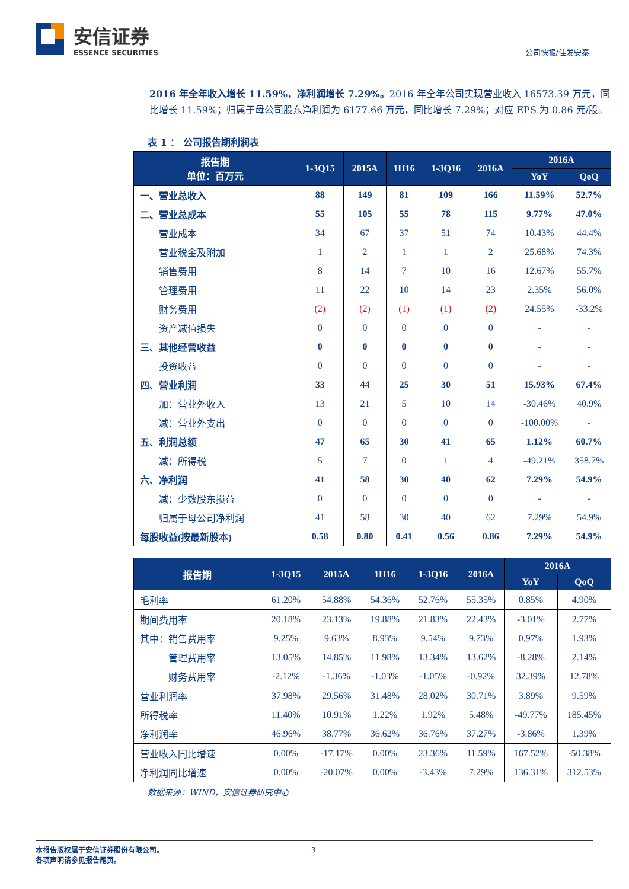安信证券
ESSENCE SECURITIES
公司快报/佳发安泰
2016 年全年收入增长 11.59%，净利润增长 7.29%。2016 年全年公司实现营业收入 16573.39 万元，同比增长 11.59%；归属于母公司股东净利润为 6177.66 万元，同比增长 7.29%；对应 EPS 为 0.86 元/股。
表 1 ： 公司报告期利润表
| 报告期 单位：百万元 | 1-3Q15 | 2015A | 1H16 | 1-3Q16 | 2016A | 2016A | |
| --- | --- | --- | --- | --- | --- | --- | --- |
| | | | | | | YoY | QoQ |
| 一、营业总收入 | 88 | 149 | 81 | 109 | 166 | 11.59% | 52.7% |
| 二、营业总成本 | 55 | 105 | 55 | 78 | 115 | 9.77% | 47.0% |
| 营业成本 | 34 | 67 | 37 | 51 | 74 | 10.43% | 44.4% |
| 营业税金及附加 | 1 | 2 | 1 | 1 | 2 | 25.68% | 74.3% |
| 销售费用 | 8 | 14 | 7 | 10 | 16 | 12.67% | 55.7% |
| 管理费用 | 11 | 22 | 10 | 14 | 23 | 2.35% | 56.0% |
| 财务费用 | (2) | (2) | (1) | (1) | (2) | 24.55% | -33.2% |
| 资产减值损失 | 0 | 0 | 0 | 0 | 0 | - | - |
| 三、其他经营收益 | 0 | 0 | 0 | 0 | 0 | - | - |
| 投资收益 | 0 | 0 | 0 | 0 | 0 | - | - |
| 四、营业利润 | 33 | 44 | 25 | 30 | 51 | 15.93% | 67.4% |
| 加：营业外收入 | 13 | 21 | 5 | 10 | 14 | -30.46% | 40.9% |
| 减：营业外支出 | 0 | 0 | 0 | 0 | 0 | -100.00% | - |
| 五、利润总额 | 47 | 65 | 30 | 41 | 65 | 1.12% | 60.7% |
| 减：所得税 | 5 | 7 | 0 | 1 | 4 | -49.21% | 358.7% |
| 六、净利润 | 41 | 58 | 30 | 40 | 62 | 7.29% | 54.9% |
| 减：少数股东损益 | 0 | 0 | 0 | 0 | 0 | - | - |
| 归属于母公司净利润 | 41 | 58 | 30 | 40 | 62 | 7.29% | 54.9% |
| 每股收益(按最新股本) | 0.58 | 0.80 | 0.41 | 0.56 | 0.86 | 7.29% | 54.9% |
| 报告期 | 1-3Q15 | 2015A | 1H16 | 1-3Q16 | 2016A | 2016A | |
| --- | --- | --- | --- | --- | --- | --- | --- |
| | | | | | | YoY | QoQ |
| 毛利率 | 61.20% | 54.88% | 54.36% | 52.76% | 55.35% | 0.85% | 4.90% |
| 期间费用率 | 20.18% | 23.13% | 19.88% | 21.83% | 22.43% | -3.01% | 2.77% |
| 其中：销售费用率 | 9.25% | 9.63% | 8.93% | 9.54% | 9.73% | 0.97% | 1.93% |
| 管理费用率 | 13.05% | 14.85% | 11.98% | 13.34% | 13.62% | -8.28% | 2.14% |
| 财务费用率 | -2.12% | -1.36% | -1.03% | -1.05% | -0.92% | 32.39% | 12.78% |
| 营业利润率 | 37.98% | 29.56% | 31.48% | 28.02% | 30.71% | 3.89% | 9.59% |
| 所得税率 | 11.40% | 10.91% | 1.22% | 1.92% | 5.48% | -49.77% | 185.45% |
| 净利润率 | 46.96% | 38.77% | 36.62% | 36.76% | 37.27% | -3.86% | 1.39% |
| 营业收入同比增速 | 0.00% | -17.17% | 0.00% | 23.36% | 11.59% | 167.52% | -50.38% |
| 净利润同比增速 | 0.00% | -20.07% | 0.00% | -3.43% | 7.29% | 136.31% | 312.53% |
数据来源：WIND，安信证券研究中心
本报告版权属于安信证券股份有限公司。
各项声明请参见报告尾页。
3